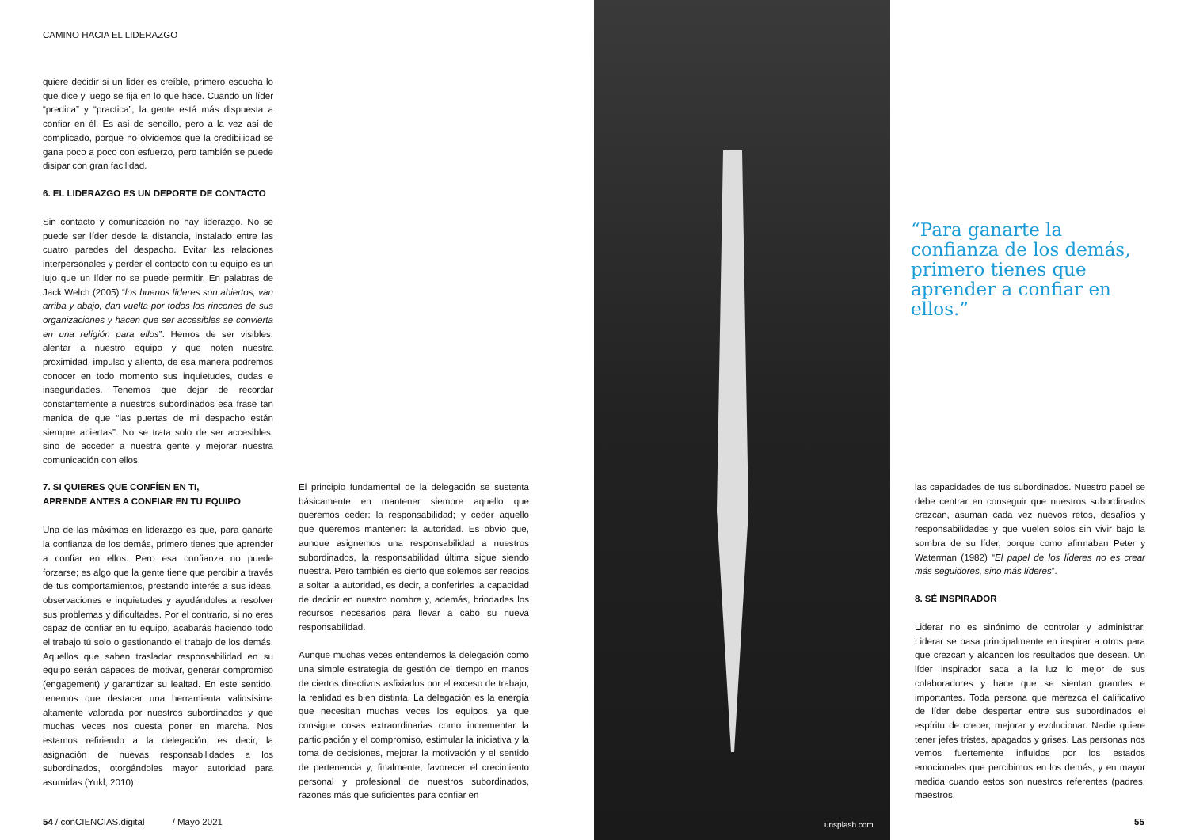CAMINO HACIA EL LIDERAZGO
quiere decidir si un líder es creíble, primero escucha lo que dice y luego se fija en lo que hace. Cuando un líder “predica” y “practica”, la gente está más dispuesta a confiar en él. Es así de sencillo, pero a la vez así de complicado, porque no olvidemos que la credibilidad se gana poco a poco con esfuerzo, pero también se puede disipar con gran facilidad.
6. EL LIDERAZGO ES UN DEPORTE DE CONTACTO
Sin contacto y comunicación no hay liderazgo. No se puede ser líder desde la distancia, instalado entre las cuatro paredes del despacho. Evitar las relaciones interpersonales y perder el contacto con tu equipo es un lujo que un líder no se puede permitir. En palabras de Jack Welch (2005) “los buenos líderes son abiertos, van arriba y abajo, dan vuelta por todos los rincones de sus organizaciones y hacen que ser accesibles se convierta en una religión para ellos”. Hemos de ser visibles, alentar a nuestro equipo y que noten nuestra proximidad, impulso y aliento, de esa manera podremos conocer en todo momento sus inquietudes, dudas e inseguridades. Tenemos que dejar de recordar constantemente a nuestros subordinados esa frase tan manida de que “las puertas de mi despacho están siempre abiertas”. No se trata solo de ser accesibles, sino de acceder a nuestra gente y mejorar nuestra comunicación con ellos.
7. SI QUIERES QUE CONFÍEN EN TI,
APRENDE ANTES A CONFIAR EN TU EQUIPO
Una de las máximas en liderazgo es que, para ganarte la confianza de los demás, primero tienes que aprender a confiar en ellos. Pero esa confianza no puede forzarse; es algo que la gente tiene que percibir a través de tus comportamientos, prestando interés a sus ideas, observaciones e inquietudes y ayudándoles a resolver sus problemas y dificultades. Por el contrario, si no eres capaz de confiar en tu equipo, acabarás haciendo todo el trabajo tú solo o gestionando el trabajo de los demás. Aquellos que saben trasladar responsabilidad en su equipo serán capaces de motivar, generar compromiso (engagement) y garantizar su lealtad. En este sentido, tenemos que destacar una herramienta valiosísima altamente valorada por nuestros subordinados y que muchas veces nos cuesta poner en marcha. Nos estamos refiriendo a la delegación, es decir, la asignación de nuevas responsabilidades a los subordinados, otorgándoles mayor autoridad para asumirlas (Yukl, 2010).
El principio fundamental de la delegación se sustenta básicamente en mantener siempre aquello que queremos ceder: la responsabilidad; y ceder aquello que queremos mantener: la autoridad. Es obvio que, aunque asignemos una responsabilidad a nuestros subordinados, la responsabilidad última sigue siendo nuestra. Pero también es cierto que solemos ser reacios a soltar la autoridad, es decir, a conferirles la capacidad de decidir en nuestro nombre y, además, brindarles los recursos necesarios para llevar a cabo su nueva responsabilidad.
Aunque muchas veces entendemos la delegación como una simple estrategia de gestión del tiempo en manos de ciertos directivos asfixiados por el exceso de trabajo, la realidad es bien distinta. La delegación es la energía que necesitan muchas veces los equipos, ya que consigue cosas extraordinarias como incrementar la participación y el compromiso, estimular la iniciativa y la toma de decisiones, mejorar la motivación y el sentido de pertenencia y, finalmente, favorecer el crecimiento personal y profesional de nuestros subordinados, razones más que suficientes para confiar en
“Para ganarte la confianza de los demás, primero tienes que aprender a confiar en ellos.”
las capacidades de tus subordinados. Nuestro papel se debe centrar en conseguir que nuestros subordinados crezcan, asuman cada vez nuevos retos, desafíos y responsabilidades y que vuelen solos sin vivir bajo la sombra de su líder, porque como afirmaban Peter y Waterman (1982) “El papel de los líderes no es crear más seguidores, sino más líderes”.
8. SÉ INSPIRADOR
Liderar no es sinónimo de controlar y administrar. Liderar se basa principalmente en inspirar a otros para que crezcan y alcancen los resultados que desean. Un líder inspirador saca a la luz lo mejor de sus colaboradores y hace que se sientan grandes e importantes. Toda persona que merezca el calificativo de líder debe despertar entre sus subordinados el espíritu de crecer, mejorar y evolucionar. Nadie quiere tener jefes tristes, apagados y grises. Las personas nos vemos fuertemente influidos por los estados emocionales que percibimos en los demás, y en mayor medida cuando estos son nuestros referentes (padres, maestros,
54 / conCIENCIAS.digital / Mayo 2021
unsplash.com 55